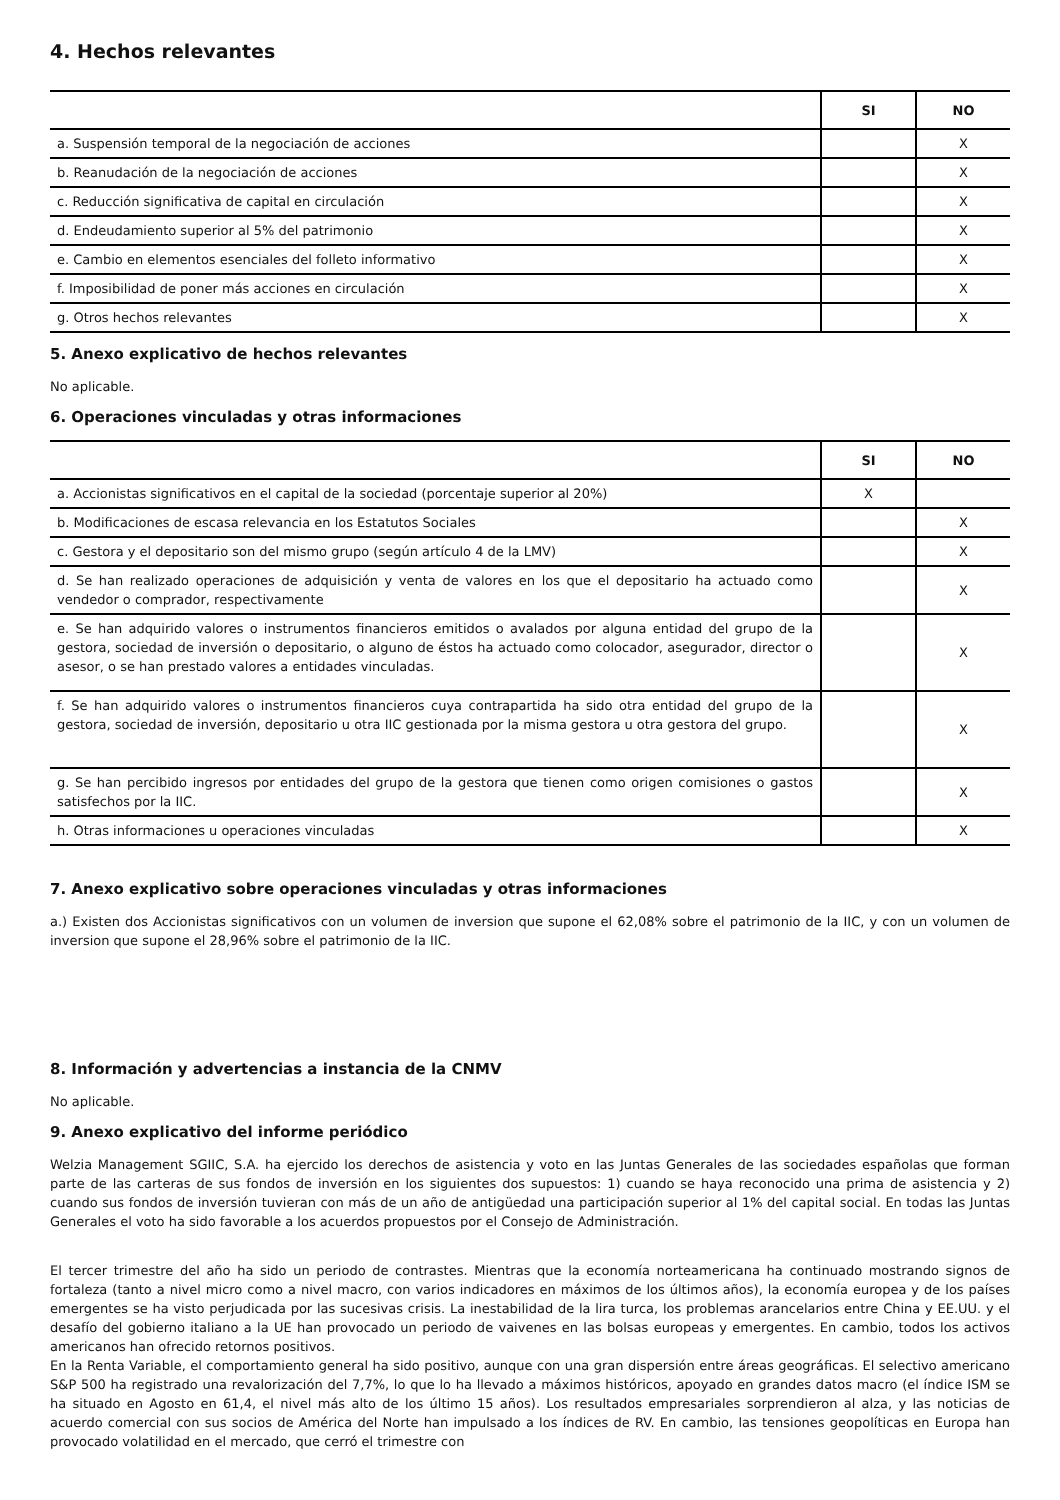4. Hechos relevantes
| | SI | NO |
| --- | --- | --- |
| a. Suspensión temporal de la negociación de acciones | | X |
| b. Reanudación de la negociación de acciones | | X |
| c. Reducción significativa de capital en circulación | | X |
| d. Endeudamiento superior al 5% del patrimonio | | X |
| e. Cambio en elementos esenciales del folleto informativo | | X |
| f. Imposibilidad de poner más acciones en circulación | | X |
| g. Otros hechos relevantes | | X |
5. Anexo explicativo de hechos relevantes
No aplicable.
6. Operaciones vinculadas y otras informaciones
| | SI | NO |
| --- | --- | --- |
| a. Accionistas significativos en el capital de la sociedad (porcentaje superior al 20%) | X | |
| b. Modificaciones de escasa relevancia en los Estatutos Sociales | | X |
| c. Gestora y el depositario son del mismo grupo (según artículo 4 de la LMV) | | X |
| d. Se han realizado operaciones de adquisición y venta de valores en los que el depositario ha actuado como vendedor o comprador, respectivamente | | X |
| e. Se han adquirido valores o instrumentos financieros emitidos o avalados por alguna entidad del grupo de la gestora, sociedad de inversión o depositario, o alguno de éstos ha actuado como colocador, asegurador, director o asesor, o se han prestado valores a entidades vinculadas. | | X |
| f. Se han adquirido valores o instrumentos financieros cuya contrapartida ha sido otra entidad del grupo de la gestora, sociedad de inversión, depositario u otra IIC gestionada por la misma gestora u otra gestora del grupo. | | X |
| g. Se han percibido ingresos por entidades del grupo de la gestora que tienen como origen comisiones o gastos satisfechos por la IIC. | | X |
| h. Otras informaciones u operaciones vinculadas | | X |
7. Anexo explicativo sobre operaciones vinculadas y otras informaciones
a.) Existen dos Accionistas significativos con un volumen de inversion que supone el 62,08% sobre el patrimonio de la IIC, y con un volumen de inversion que supone el 28,96% sobre el patrimonio de la IIC.
8. Información y advertencias a instancia de la CNMV
No aplicable.
9. Anexo explicativo del informe periódico
Welzia Management SGIIC, S.A. ha ejercido los derechos de asistencia y voto en las Juntas Generales de las sociedades españolas que forman parte de las carteras de sus fondos de inversión en los siguientes dos supuestos: 1) cuando se haya reconocido una prima de asistencia y 2) cuando sus fondos de inversión tuvieran con más de un año de antigüedad una participación superior al 1% del capital social. En todas las Juntas Generales el voto ha sido favorable a los acuerdos propuestos por el Consejo de Administración.
El tercer trimestre del año ha sido un periodo de contrastes. Mientras que la economía norteamericana ha continuado mostrando signos de fortaleza (tanto a nivel micro como a nivel macro, con varios indicadores en máximos de los últimos años), la economía europea y de los países emergentes se ha visto perjudicada por las sucesivas crisis. La inestabilidad de la lira turca, los problemas arancelarios entre China y EE.UU. y el desafío del gobierno italiano a la UE han provocado un periodo de vaivenes en las bolsas europeas y emergentes. En cambio, todos los activos americanos han ofrecido retornos positivos.
En la Renta Variable, el comportamiento general ha sido positivo, aunque con una gran dispersión entre áreas geográficas. El selectivo americano S&P 500 ha registrado una revalorización del 7,7%, lo que lo ha llevado a máximos históricos, apoyado en grandes datos macro (el índice ISM se ha situado en Agosto en 61,4, el nivel más alto de los último 15 años). Los resultados empresariales sorprendieron al alza, y las noticias de acuerdo comercial con sus socios de América del Norte han impulsado a los índices de RV. En cambio, las tensiones geopolíticas en Europa han provocado volatilidad en el mercado, que cerró el trimestre con